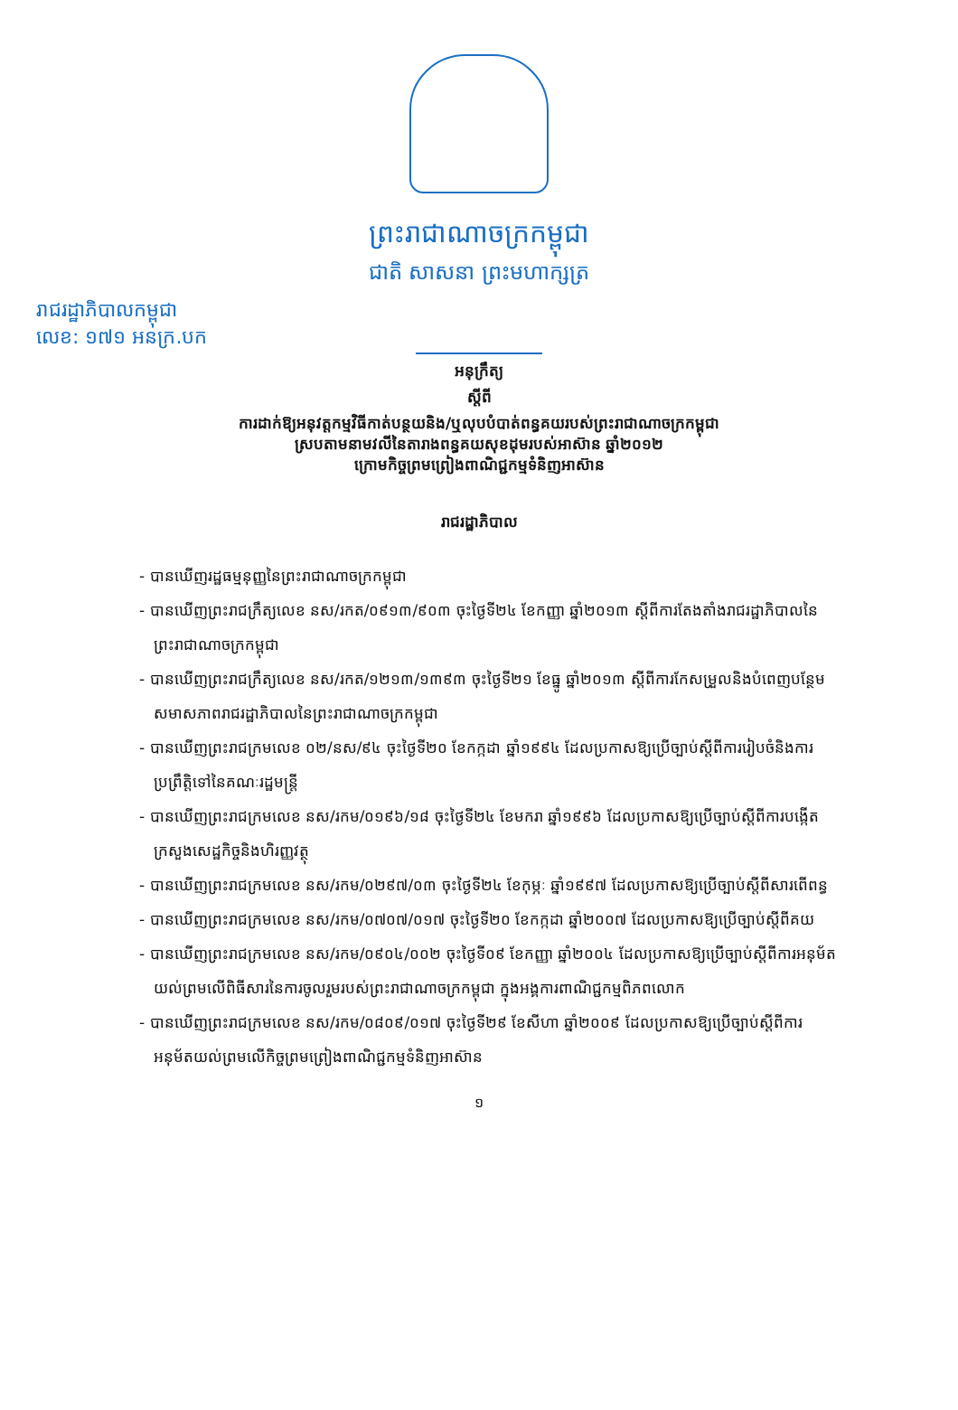ព្រះរាជាណាចក្រកម្ពុជា
ជាតិ សាសនា ព្រះមហាក្សត្រ
រាជរដ្ឋាភិបាលកម្ពុជា
លេខ: ១៧១ ​អនក្រ.បក
អនុក្រឹត្យ
ស្តីពី
ការដាក់ឱ្យអនុវត្តកម្មវិធីកាត់បន្ថយនិង/ឬលុបបំបាត់ពន្ធគយរបស់ព្រះរាជាណាចក្រកម្ពុជា
ស្របតាមនាមវលីនៃតារាងពន្ធគយសុខដុមរបស់អាស៊ាន ឆ្នាំ២០១២
ក្រោមកិច្ចព្រមព្រៀងពាណិជ្ជកម្មទំនិញអាស៊ាន
រាជរដ្ឋាភិបាល
- បានឃើញរដ្ឋធម្មនុញ្ញនៃព្រះរាជាណាចក្រកម្ពុជា
- បានឃើញព្រះរាជក្រឹត្យលេខ នស/រកត/០៩១៣/៩០៣ ចុះថ្ងៃទី២៤ ខែកញ្ញា ឆ្នាំ២០១៣ ស្តីពីការតែងតាំងរាជរដ្ឋាភិបាលនៃព្រះរាជាណាចក្រកម្ពុជា
- បានឃើញព្រះរាជក្រឹត្យលេខ នស/រកត/១២១៣/១៣៩៣ ចុះថ្ងៃទី២១ ខែធ្នូ ឆ្នាំ២០១៣ ស្តីពីការកែសម្រួលនិងបំពេញបន្ថែមសមាសភាពរាជរដ្ឋាភិបាលនៃព្រះរាជាណាចក្រកម្ពុជា
- បានឃើញព្រះរាជក្រមលេខ ០២/នស/៩៤ ចុះថ្ងៃទី២០ ខែកក្កដា ឆ្នាំ១៩៩៤ ដែលប្រកាសឱ្យប្រើច្បាប់ស្តីពីការរៀបចំនិងការប្រព្រឹត្តិទៅនៃគណៈរដ្ឋមន្ត្រី
- បានឃើញព្រះរាជក្រមលេខ នស/រកម/០១៩៦/១៨ ចុះថ្ងៃទី២៤ ខែមករា ឆ្នាំ១៩៩៦ ដែលប្រកាសឱ្យប្រើច្បាប់ស្តីពីការបង្កើតក្រសួងសេដ្ឋកិច្ចនិងហិរញ្ញវត្ថុ
- បានឃើញព្រះរាជក្រមលេខ នស/រកម/០២៩៧/០៣ ចុះថ្ងៃទី២៤ ខែកុម្ភៈ ឆ្នាំ១៩៩៧ ដែលប្រកាសឱ្យប្រើច្បាប់ស្តីពីសារពើពន្ធ
- បានឃើញព្រះរាជក្រមលេខ នស/រកម/០៧០៧/០១៧ ចុះថ្ងៃទី២០ ខែកក្កដា ឆ្នាំ២០០៧ ដែលប្រកាសឱ្យប្រើច្បាប់ស្តីពីគយ
- បានឃើញព្រះរាជក្រមលេខ នស/រកម/០៩០៤/០០២ ចុះថ្ងៃទី០៩ ខែកញ្ញា ឆ្នាំ២០០៤ ដែលប្រកាសឱ្យប្រើច្បាប់ស្តីពីការអនុម័តយល់ព្រមលើពិធីសារនៃការចូលរួមរបស់ព្រះរាជាណាចក្រកម្ពុជា ក្នុងអង្គការពាណិជ្ជកម្មពិភពលោក
- បានឃើញព្រះរាជក្រមលេខ នស/រកម/០៨០៩/០១៧ ចុះថ្ងៃទី២៩ ខែសីហា ឆ្នាំ២០០៩ ដែលប្រកាសឱ្យប្រើច្បាប់ស្តីពីការអនុម័តយល់ព្រមលើកិច្ចព្រមព្រៀងពាណិជ្ជកម្មទំនិញអាស៊ាន
១